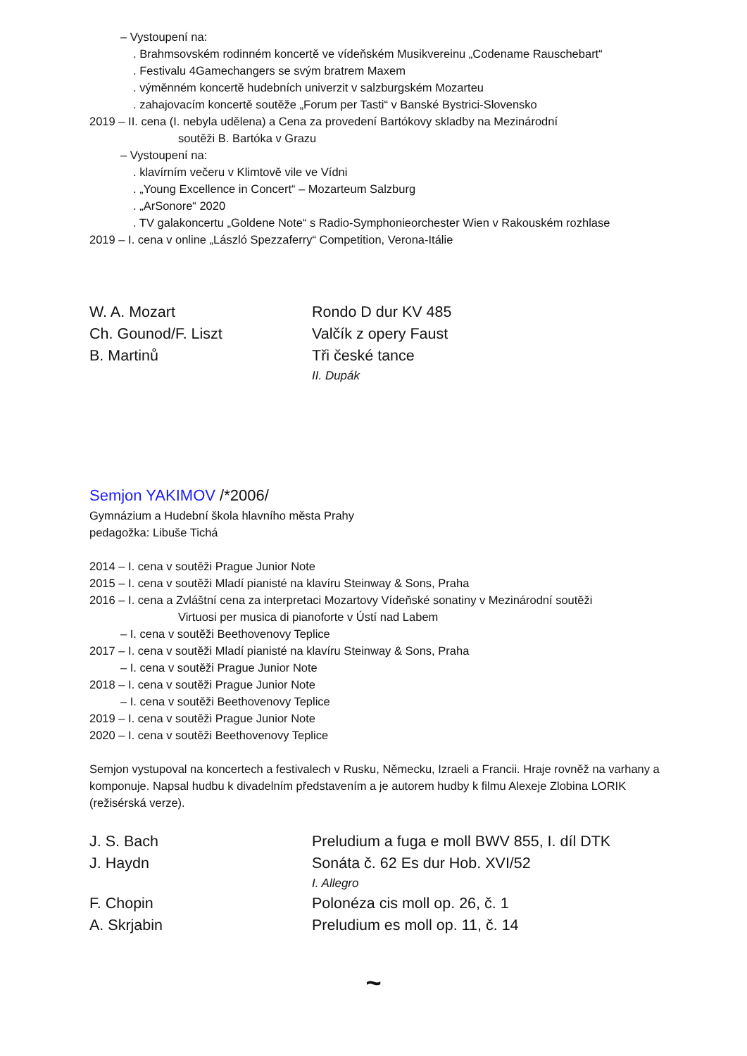– Vystoupení na:
. Brahmsovském rodinném koncertě ve vídeňském Musikvereinu „Codename Rauschebart“
. Festivalu 4Gamechangers se svým bratrem Maxem
. výměnném koncertě hudebních univerzit v salzburgském Mozarteu
. zahajovacím koncertě soutěže „Forum per Tasti“ v Banské Bystrici-Slovensko
2019 – II. cena (I. nebyla udělena) a Cena za provedení Bartókovy skladby na Mezinárodní
soutěži B. Bartóka v Grazu
– Vystoupení na:
. klavírním večeru v Klimtově vile ve Vídni
. „Young Excellence in Concert“ – Mozarteum Salzburg
. „ArSonore“ 2020
. TV galakoncertu „Goldene Note“ s Radio-Symphonieorchester Wien v Rakouském rozhlase
2019 – I. cena v online „László Spezzaferry“ Competition, Verona-Itálie
W. A. Mozart
Rondo D dur KV 485
Ch. Gounod/F. Liszt
Valčík z opery Faust
B. Martinů
Tři české tance
II. Dupák
Semjon YAKIMOV /*2006/
Gymnázium a Hudební škola hlavního města Prahy
pedagožka: Libuše Tichá
2014 – I. cena v soutěži Prague Junior Note
2015 – I. cena v soutěži Mladí pianisté na klavíru Steinway & Sons, Praha
2016 – I. cena a Zvláštní cena za interpretaci Mozartovy Vídeňské sonatiny v Mezinárodní soutěži
Virtuosi per musica di pianoforte v Ústí nad Labem
– I. cena v soutěži Beethovenovy Teplice
2017 – I. cena v soutěži Mladí pianisté na klavíru Steinway & Sons, Praha
– I. cena v soutěži Prague Junior Note
2018 – I. cena v soutěži Prague Junior Note
– I. cena v soutěži Beethovenovy Teplice
2019 – I. cena v soutěži Prague Junior Note
2020 – I. cena v soutěži Beethovenovy Teplice
Semjon vystupoval na koncertech a festivalech v Rusku, Německu, Izraeli a Francii. Hraje rovněž na varhany a komponuje. Napsal hudbu k divadelním představením a je autorem hudby k filmu Alexeje Zlobina LORIK (režisérská verze).
J. S. Bach
Preludium a fuga e moll BWV 855, I. díl DTK
J. Haydn
Sonáta č. 62 Es dur Hob. XVI/52
I. Allegro
F. Chopin
Polonéza cis moll op. 26, č. 1
A. Skrjabin
Preludium es moll op. 11, č. 14
~